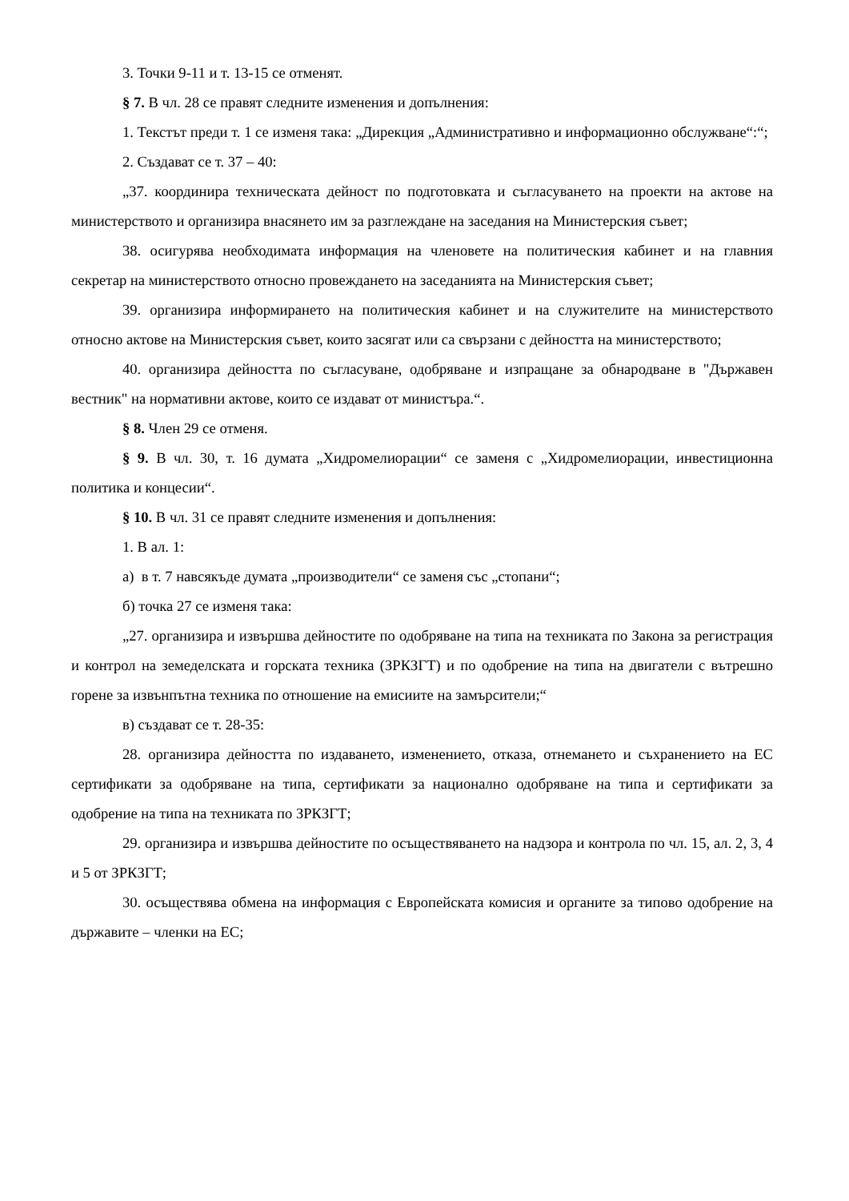3. Точки 9-11 и т. 13-15 се отменят.
§ 7. В чл. 28 се правят следните изменения и допълнения:
1. Текстът преди т. 1 се изменя така: „Дирекция „Административно и информационно обслужване“:“;
2. Създават се т. 37 – 40:
„37. координира техническата дейност по подготовката и съгласуването на проекти на актове на министерството и организира внасянето им за разглеждане на заседания на Министерския съвет;
38. осигурява необходимата информация на членовете на политическия кабинет и на главния секретар на министерството относно провеждането на заседанията на Министерския съвет;
39. организира информирането на политическия кабинет и на служителите на министерството относно актове на Министерския съвет, които засягат или са свързани с дейността на министерството;
40. организира дейността по съгласуване, одобряване и изпращане за обнародване в "Държавен вестник" на нормативни актове, които се издават от министъра.“.
§ 8. Член 29 се отменя.
§ 9. В чл. 30, т. 16 думата „Хидромелиорации“ се заменя с „Хидромелиорации, инвестиционна политика и концесии“.
§ 10. В чл. 31 се правят следните изменения и допълнения:
1. В ал. 1:
а) в т. 7 навсякъде думата „производители“ се заменя със „стопани“;
б) точка 27 се изменя така:
„27. организира и извършва дейностите по одобряване на типа на техниката по Закона за регистрация и контрол на земеделската и горската техника (ЗРКЗГТ) и по одобрение на типа на двигатели с вътрешно горене за извънпътна техника по отношение на емисиите на замърсители;“
в) създават се т. 28-35:
28. организира дейността по издаването, изменението, отказа, отнемането и съхранението на ЕС сертификати за одобряване на типа, сертификати за национално одобряване на типа и сертификати за одобрение на типа на техниката по ЗРКЗГТ;
29. организира и извършва дейностите по осъществяването на надзора и контрола по чл. 15, ал. 2, 3, 4 и 5 от ЗРКЗГТ;
30. осъществява обмена на информация с Европейската комисия и органите за типово одобрение на държавите – членки на ЕС;